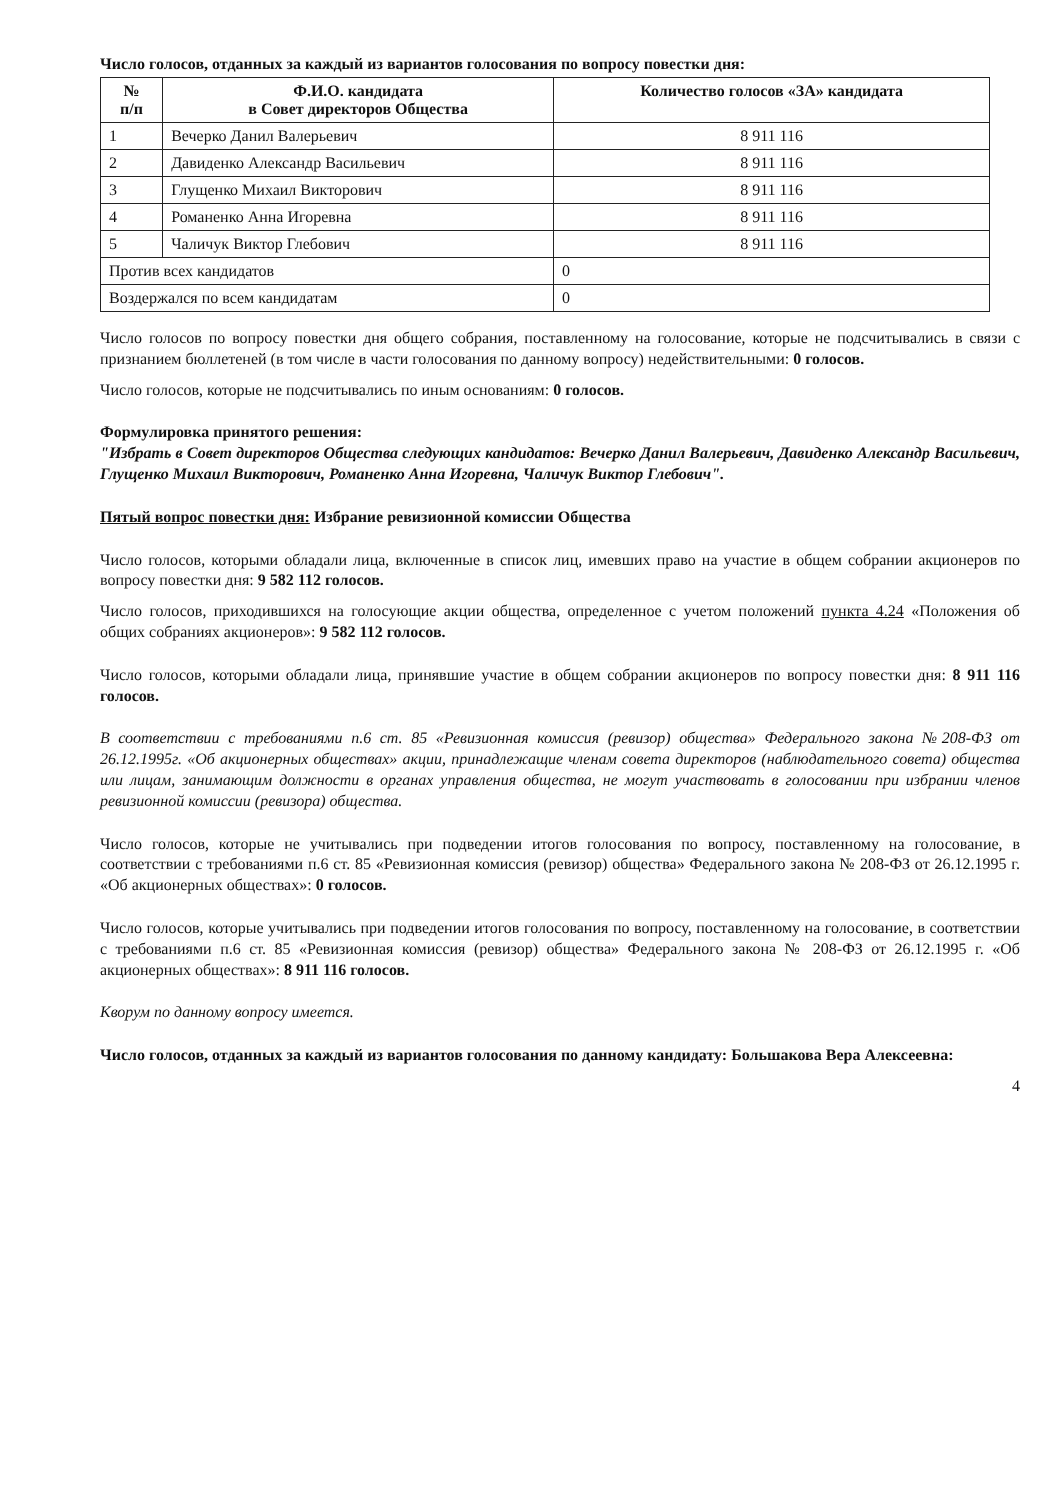Число голосов, отданных за каждый из вариантов голосования по вопросу повестки дня:
| № п/п | Ф.И.О. кандидата в Совет директоров Общества | Количество голосов «ЗА» кандидата |
| --- | --- | --- |
| 1 | Вечерко Данил Валерьевич | 8 911 116 |
| 2 | Давиденко Александр Васильевич | 8 911 116 |
| 3 | Глущенко Михаил Викторович | 8 911 116 |
| 4 | Романенко Анна Игоревна | 8 911 116 |
| 5 | Чаличук Виктор Глебович | 8 911 116 |
| Против всех кандидатов | | 0 |
| Воздержался по всем кандидатам | | 0 |
Число голосов по вопросу повестки дня общего собрания, поставленному на голосование, которые не подсчитывались в связи с признанием бюллетеней (в том числе в части голосования по данному вопросу) недействительными: 0 голосов.
Число голосов, которые не подсчитывались по иным основаниям: 0 голосов.
Формулировка принятого решения:
"Избрать в Совет директоров Общества следующих кандидатов: Вечерко Данил Валерьевич, Давиденко Александр Васильевич, Глущенко Михаил Викторович, Романенко Анна Игоревна, Чаличук Виктор Глебович".
Пятый вопрос повестки дня: Избрание ревизионной комиссии Общества
Число голосов, которыми обладали лица, включенные в список лиц, имевших право на участие в общем собрании акционеров по вопросу повестки дня: 9 582 112 голосов.
Число голосов, приходившихся на голосующие акции общества, определенное с учетом положений пункта 4.24 «Положения об общих собраниях акционеров»: 9 582 112 голосов.
Число голосов, которыми обладали лица, принявшие участие в общем собрании акционеров по вопросу повестки дня: 8 911 116 голосов.
В соответствии с требованиями п.6 ст. 85 «Ревизионная комиссия (ревизор) общества» Федерального закона №208-ФЗ от 26.12.1995г. «Об акционерных обществах» акции, принадлежащие членам совета директоров (наблюдательного совета) общества или лицам, занимающим должности в органах управления общества, не могут участвовать в голосовании при избрании членов ревизионной комиссии (ревизора) общества.
Число голосов, которые не учитывались при подведении итогов голосования по вопросу, поставленному на голосование, в соответствии с требованиями п.6 ст. 85 «Ревизионная комиссия (ревизор) общества» Федерального закона № 208-ФЗ от 26.12.1995 г. «Об акционерных обществах»: 0 голосов.
Число голосов, которые учитывались при подведении итогов голосования по вопросу, поставленному на голосование, в соответствии с требованиями п.6 ст. 85 «Ревизионная комиссия (ревизор) общества» Федерального закона № 208-ФЗ от 26.12.1995 г. «Об акционерных обществах»: 8 911 116 голосов.
Кворум по данному вопросу имеется.
Число голосов, отданных за каждый из вариантов голосования по данному кандидату: Большакова Вера Алексеевна:
4